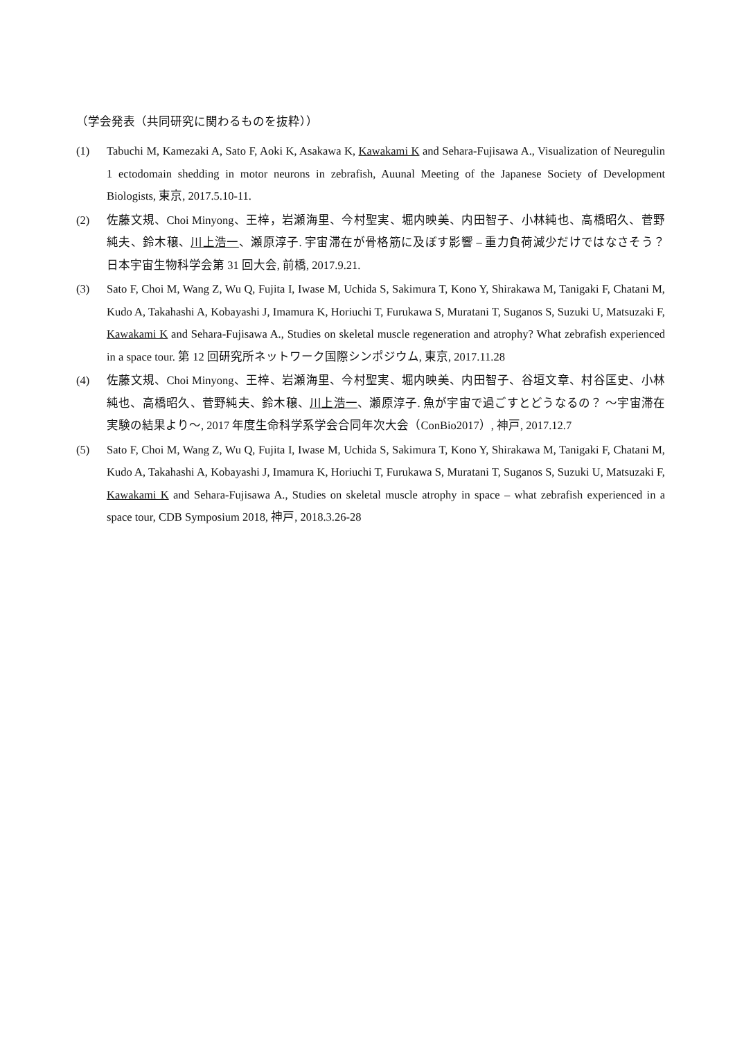（学会発表（共同研究に関わるものを抜粋））
(1) Tabuchi M, Kamezaki A, Sato F, Aoki K, Asakawa K, Kawakami K and Sehara-Fujisawa A., Visualization of Neuregulin 1 ectodomain shedding in motor neurons in zebrafish, Auunal Meeting of the Japanese Society of Development Biologists, 東京, 2017.5.10-11.
(2) 佐藤文規、Choi Minyong、王梓，岩瀬海里、今村聖実、堀内映美、内田智子、小林純也、高橋昭久、菅野純夫、鈴木穣、川上浩一、瀬原淳子. 宇宙滞在が骨格筋に及ぼす影響 – 重力負荷減少だけではなさそう？日本宇宙生物科学会第 31 回大会, 前橋, 2017.9.21.
(3) Sato F, Choi M, Wang Z, Wu Q, Fujita I, Iwase M, Uchida S, Sakimura T, Kono Y, Shirakawa M, Tanigaki F, Chatani M, Kudo A, Takahashi A, Kobayashi J, Imamura K, Horiuchi T, Furukawa S, Muratani T, Suganos S, Suzuki U, Matsuzaki F, Kawakami K and Sehara-Fujisawa A., Studies on skeletal muscle regeneration and atrophy? What zebrafish experienced in a space tour. 第 12 回研究所ネットワーク国際シンポジウム, 東京, 2017.11.28
(4) 佐藤文規、Choi Minyong、王梓、岩瀬海里、今村聖実、堀内映美、内田智子、谷垣文章、村谷匡史、小林純也、高橋昭久、菅野純夫、鈴木穣、川上浩一、瀬原淳子. 魚が宇宙で過ごすとどうなるの？ ～宇宙滞在実験の結果より～, 2017 年度生命科学系学会合同年次大会（ConBio2017）, 神戸, 2017.12.7
(5) Sato F, Choi M, Wang Z, Wu Q, Fujita I, Iwase M, Uchida S, Sakimura T, Kono Y, Shirakawa M, Tanigaki F, Chatani M, Kudo A, Takahashi A, Kobayashi J, Imamura K, Horiuchi T, Furukawa S, Muratani T, Suganos S, Suzuki U, Matsuzaki F, Kawakami K and Sehara-Fujisawa A., Studies on skeletal muscle atrophy in space – what zebrafish experienced in a space tour, CDB Symposium 2018, 神戸, 2018.3.26-28